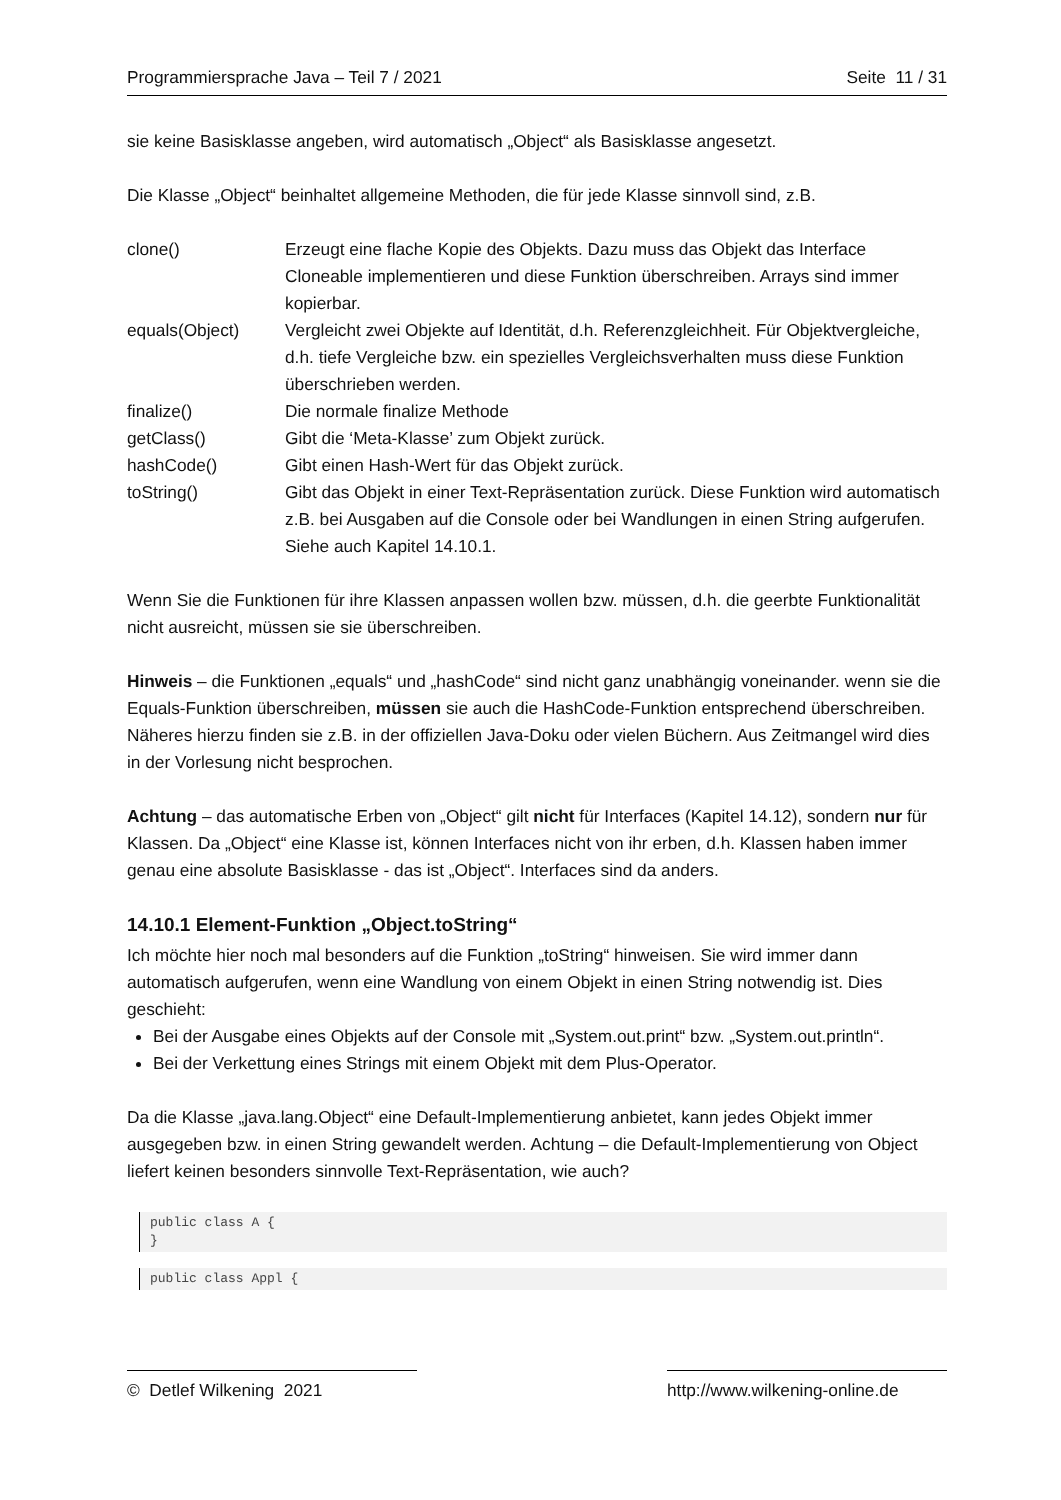Programmiersprache Java – Teil 7 / 2021 Seite 11 / 31
sie keine Basisklasse angeben, wird automatisch „Object“ als Basisklasse angesetzt.
Die Klasse „Object“ beinhaltet allgemeine Methoden, die für jede Klasse sinnvoll sind, z.B.
| clone() | Erzeugt eine flache Kopie des Objekts. Dazu muss das Objekt das Interface Cloneable implementieren und diese Funktion überschreiben. Arrays sind immer kopierbar. |
| equals(Object) | Vergleicht zwei Objekte auf Identität, d.h. Referenzgleichheit. Für Objektvergleiche, d.h. tiefe Vergleiche bzw. ein spezielles Vergleichsverhalten muss diese Funktion überschrieben werden. |
| finalize() | Die normale finalize Methode |
| getClass() | Gibt die ‘Meta-Klasse’ zum Objekt zurück. |
| hashCode() | Gibt einen Hash-Wert für das Objekt zurück. |
| toString() | Gibt das Objekt in einer Text-Repräsentation zurück. Diese Funktion wird automatisch z.B. bei Ausgaben auf die Console oder bei Wandlungen in einen String aufgerufen. Siehe auch Kapitel 14.10.1. |
Wenn Sie die Funktionen für ihre Klassen anpassen wollen bzw. müssen, d.h. die geerbte Funktionalität nicht ausreicht, müssen sie sie überschreiben.
Hinweis – die Funktionen „equals“ und „hashCode“ sind nicht ganz unabhängig voneinander. wenn sie die Equals-Funktion überschreiben, müssen sie auch die HashCode-Funktion entsprechend überschreiben. Näheres hierzu finden sie z.B. in der offiziellen Java-Doku oder vielen Büchern. Aus Zeitmangel wird dies in der Vorlesung nicht besprochen.
Achtung – das automatische Erben von „Object“ gilt nicht für Interfaces (Kapitel 14.12), sondern nur für Klassen. Da „Object“ eine Klasse ist, können Interfaces nicht von ihr erben, d.h. Klassen haben immer genau eine absolute Basisklasse - das ist „Object“. Interfaces sind da anders.
14.10.1 Element-Funktion „Object.toString“
Ich möchte hier noch mal besonders auf die Funktion „toString“ hinweisen. Sie wird immer dann automatisch aufgerufen, wenn eine Wandlung von einem Objekt in einen String notwendig ist. Dies geschieht:
Bei der Ausgabe eines Objekts auf der Console mit „System.out.print“ bzw. „System.out.println“.
Bei der Verkettung eines Strings mit einem Objekt mit dem Plus-Operator.
Da die Klasse „java.lang.Object“ eine Default-Implementierung anbietet, kann jedes Objekt immer ausgegeben bzw. in einen String gewandelt werden. Achtung – die Default-Implementierung von Object liefert keinen besonders sinnvolle Text-Repräsentation, wie auch?
public class A { }
public class Appl {
© Detlef Wilkening 2021 http://www.wilkening-online.de